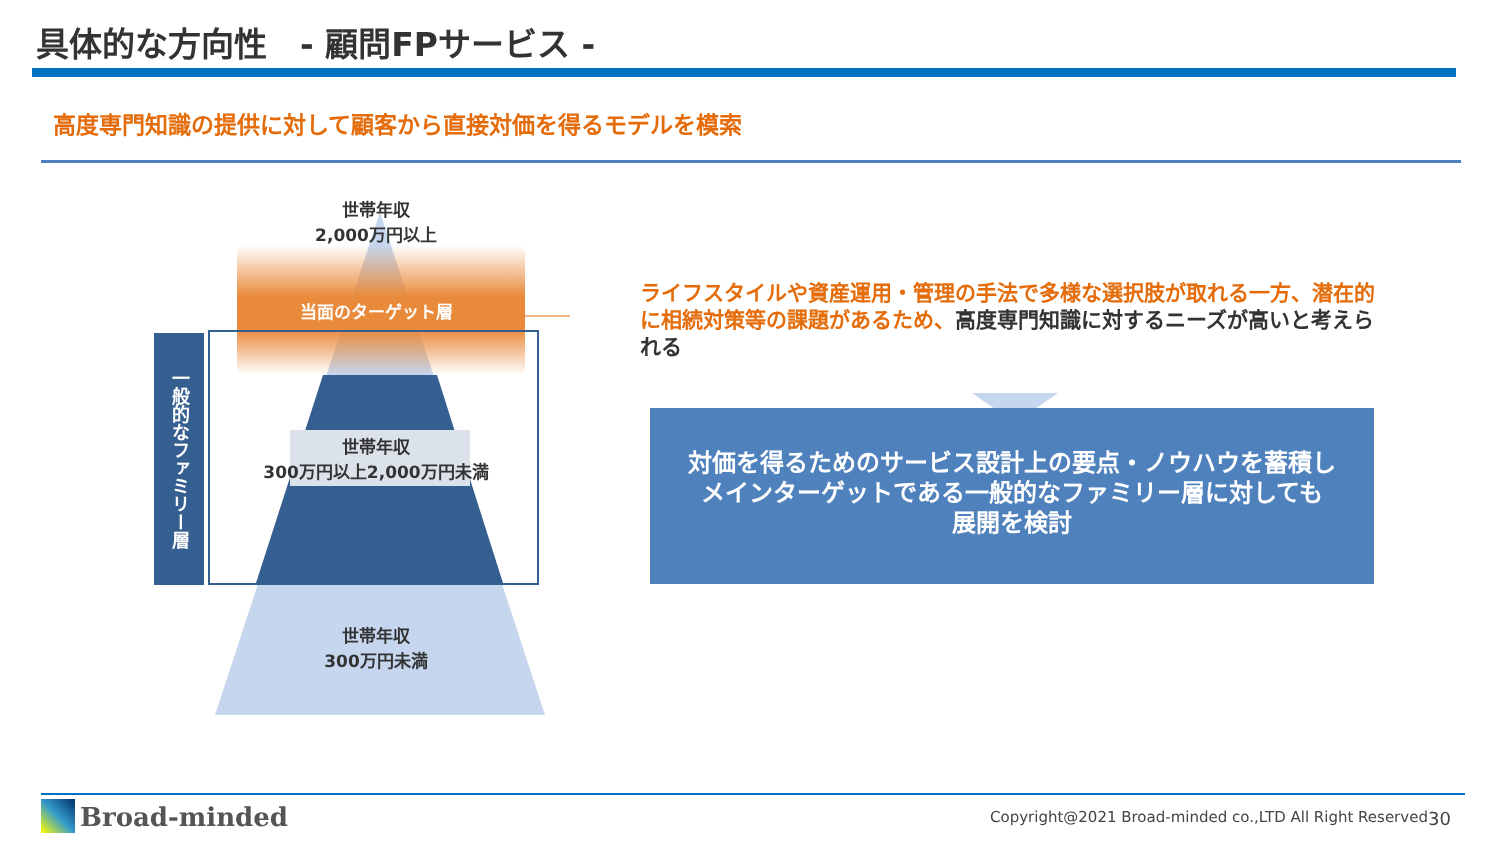具体的な方向性　- 顧問FPサービス -
高度専門知識の提供に対して顧客から直接対価を得るモデルを模索
世帯年収
2,000万円以上
当面のターゲット層
世帯年収
300万円以上2,000万円未満
世帯年収
300万円未満
一般的なファミリー層
ライフスタイルや資産運用・管理の手法で多様な選択肢が取れる一方、潜在的に相続対策等の課題があるため、高度専門知識に対するニーズが高いと考えられる
対価を得るためのサービス設計上の要点・ノウハウを蓄積し
メインターゲットである一般的なファミリー層に対しても
展開を検討
Broad-minded
Copyright@2021 Broad-minded co.,LTD All Right Reserved
30